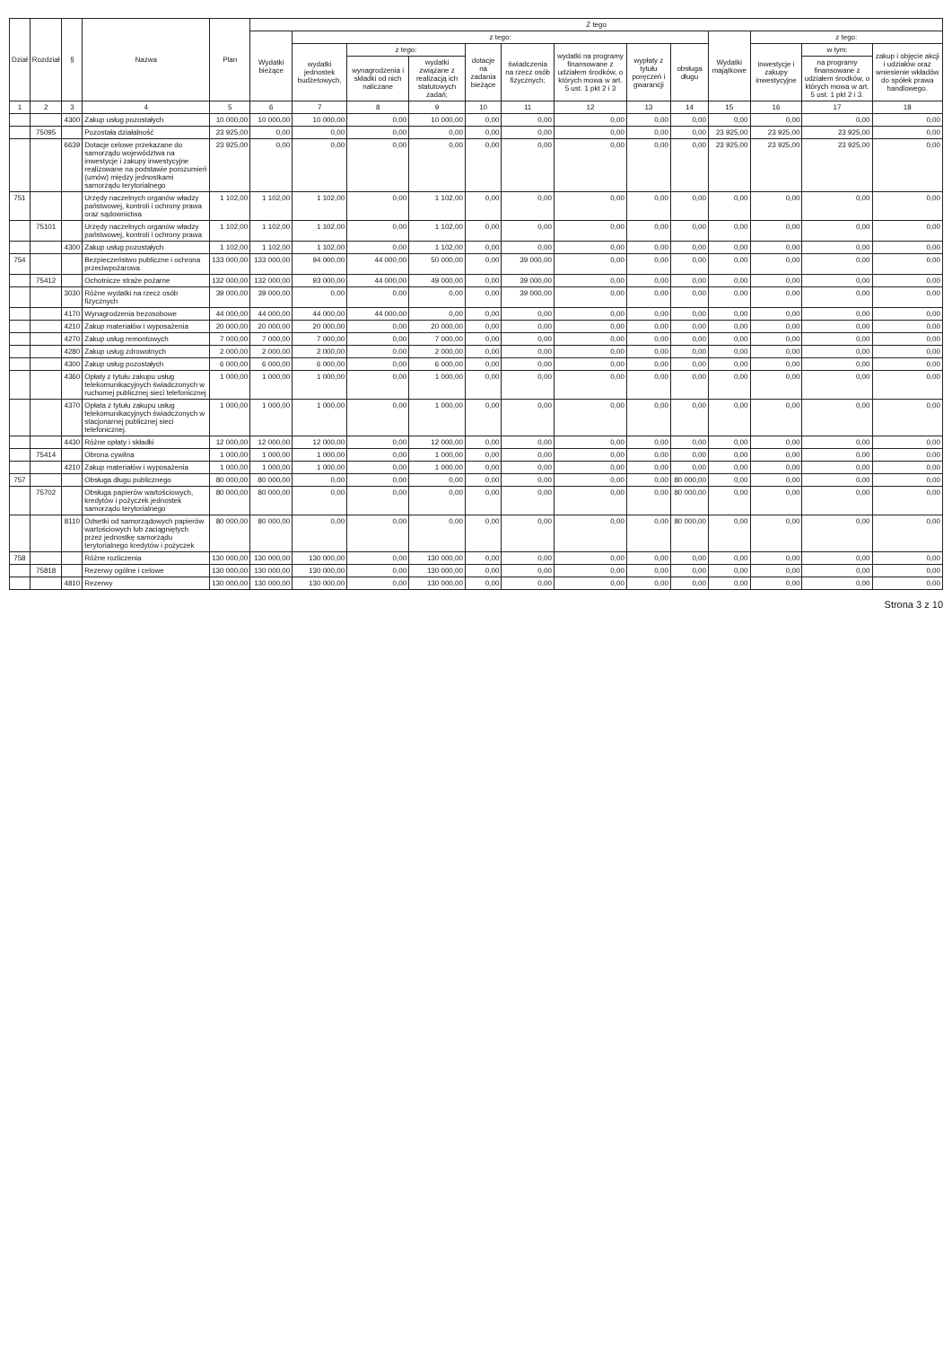| Dział | Rozdział | § | Nazwa | Plan | Z tego | | | | | | | | | | | | |
| --- | --- | --- | --- | --- | --- | --- | --- | --- | --- | --- | --- | --- | --- | --- | --- | --- | --- |
| | | | | | Wydatki bieżące | z tego: | | | | | | | | Wydatki majątkowe | z tego: | | |
| | | | | | | wydatki jednostek budżetowych, | z tego: | | dotacje na zadania bieżące | świadczenia na rzecz osób fizycznych; | wydatki na programy finansowane z udziałem środków, o których mowa w art. 5 ust. 1 pkt 2 i 3 | wypłaty z tytułu poręczeń i gwarancji | obsługa długu | | inwestycje i zakupy inwestycyjne | w tym: | zakup i objęcie akcji i udziałów oraz wniesienie wkładów do spółek prawa handlowego. |
| | | | | | | | wynagrodzenia i składki od nich naliczane | wydatki związane z realizacją ich statutowych zadań; | | | | | | | | na programy finansowane z udziałem środków, o których mowa w art. 5 ust. 1 pkt 2 i 3. | |
| 1 | 2 | 3 | 4 | 5 | 6 | 7 | 8 | 9 | 10 | 11 | 12 | 13 | 14 | 15 | 16 | 17 | 18 |
| | | 4300 | Zakup usług pozostałych | 10 000,00 | 10 000,00 | 10 000,00 | 0,00 | 10 000,00 | 0,00 | 0,00 | 0,00 | 0,00 | 0,00 | 0,00 | 0,00 | 0,00 | 0,00 |
| | 75095 | | Pozostała działalność | 23 925,00 | 0,00 | 0,00 | 0,00 | 0,00 | 0,00 | 0,00 | 0,00 | 0,00 | 0,00 | 23 925,00 | 23 925,00 | 23 925,00 | 0,00 |
| | | 6639 | Dotacje celowe przekazane do samorządu województwa na inwestycje i zakupy inwestycyjne realizowane na podstawie porozumień (umów) między jednostkami samorządu terytorialnego | 23 925,00 | 0,00 | 0,00 | 0,00 | 0,00 | 0,00 | 0,00 | 0,00 | 0,00 | 0,00 | 23 925,00 | 23 925,00 | 23 925,00 | 0,00 |
| 751 | | | Urzędy naczelnych organów władzy państwowej, kontroli i ochrony prawa oraz sądownictwa | 1 102,00 | 1 102,00 | 1 102,00 | 0,00 | 1 102,00 | 0,00 | 0,00 | 0,00 | 0,00 | 0,00 | 0,00 | 0,00 | 0,00 | 0,00 |
| | 75101 | | Urzędy naczelnych organów władzy państwowej, kontroli i ochrony prawa | 1 102,00 | 1 102,00 | 1 102,00 | 0,00 | 1 102,00 | 0,00 | 0,00 | 0,00 | 0,00 | 0,00 | 0,00 | 0,00 | 0,00 | 0,00 |
| | | 4300 | Zakup usług pozostałych | 1 102,00 | 1 102,00 | 1 102,00 | 0,00 | 1 102,00 | 0,00 | 0,00 | 0,00 | 0,00 | 0,00 | 0,00 | 0,00 | 0,00 | 0,00 |
| 754 | | | Bezpieczeństwo publiczne i ochrona przeciwpożarowa | 133 000,00 | 133 000,00 | 94 000,00 | 44 000,00 | 50 000,00 | 0,00 | 39 000,00 | 0,00 | 0,00 | 0,00 | 0,00 | 0,00 | 0,00 | 0,00 |
| | 75412 | | Ochotnicze straże pożarne | 132 000,00 | 132 000,00 | 93 000,00 | 44 000,00 | 49 000,00 | 0,00 | 39 000,00 | 0,00 | 0,00 | 0,00 | 0,00 | 0,00 | 0,00 | 0,00 |
| | | 3030 | Różne wydatki na rzecz osób fizycznych | 39 000,00 | 39 000,00 | 0,00 | 0,00 | 0,00 | 0,00 | 39 000,00 | 0,00 | 0,00 | 0,00 | 0,00 | 0,00 | 0,00 | 0,00 |
| | | 4170 | Wynagrodzenia bezosobowe | 44 000,00 | 44 000,00 | 44 000,00 | 44 000,00 | 0,00 | 0,00 | 0,00 | 0,00 | 0,00 | 0,00 | 0,00 | 0,00 | 0,00 | 0,00 |
| | | 4210 | Zakup materiałów i wyposażenia | 20 000,00 | 20 000,00 | 20 000,00 | 0,00 | 20 000,00 | 0,00 | 0,00 | 0,00 | 0,00 | 0,00 | 0,00 | 0,00 | 0,00 | 0,00 |
| | | 4270 | Zakup usług remontowych | 7 000,00 | 7 000,00 | 7 000,00 | 0,00 | 7 000,00 | 0,00 | 0,00 | 0,00 | 0,00 | 0,00 | 0,00 | 0,00 | 0,00 | 0,00 |
| | | 4280 | Zakup usług zdrowotnych | 2 000,00 | 2 000,00 | 2 000,00 | 0,00 | 2 000,00 | 0,00 | 0,00 | 0,00 | 0,00 | 0,00 | 0,00 | 0,00 | 0,00 | 0,00 |
| | | 4300 | Zakup usług pozostałych | 6 000,00 | 6 000,00 | 6 000,00 | 0,00 | 6 000,00 | 0,00 | 0,00 | 0,00 | 0,00 | 0,00 | 0,00 | 0,00 | 0,00 | 0,00 |
| | | 4360 | Opłaty z tytułu zakupu usług telekomunikacyjnych świadczonych w ruchomej publicznej sieci telefonicznej | 1 000,00 | 1 000,00 | 1 000,00 | 0,00 | 1 000,00 | 0,00 | 0,00 | 0,00 | 0,00 | 0,00 | 0,00 | 0,00 | 0,00 | 0,00 |
| | | 4370 | Opłata z tytułu zakupu usług telekomunikacyjnych świadczonych w stacjonarnej publicznej sieci telefonicznej. | 1 000,00 | 1 000,00 | 1 000,00 | 0,00 | 1 000,00 | 0,00 | 0,00 | 0,00 | 0,00 | 0,00 | 0,00 | 0,00 | 0,00 | 0,00 |
| | | 4430 | Różne opłaty i składki | 12 000,00 | 12 000,00 | 12 000,00 | 0,00 | 12 000,00 | 0,00 | 0,00 | 0,00 | 0,00 | 0,00 | 0,00 | 0,00 | 0,00 | 0,00 |
| | 75414 | | Obrona cywilna | 1 000,00 | 1 000,00 | 1 000,00 | 0,00 | 1 000,00 | 0,00 | 0,00 | 0,00 | 0,00 | 0,00 | 0,00 | 0,00 | 0,00 | 0,00 |
| | | 4210 | Zakup materiałów i wyposażenia | 1 000,00 | 1 000,00 | 1 000,00 | 0,00 | 1 000,00 | 0,00 | 0,00 | 0,00 | 0,00 | 0,00 | 0,00 | 0,00 | 0,00 | 0,00 |
| 757 | | | Obsługa długu publicznego | 80 000,00 | 80 000,00 | 0,00 | 0,00 | 0,00 | 0,00 | 0,00 | 0,00 | 0,00 | 80 000,00 | 0,00 | 0,00 | 0,00 | 0,00 |
| | 75702 | | Obsługa papierów wartościowych, kredytów i pożyczek jednostek samorządu terytorialnego | 80 000,00 | 80 000,00 | 0,00 | 0,00 | 0,00 | 0,00 | 0,00 | 0,00 | 0,00 | 80 000,00 | 0,00 | 0,00 | 0,00 | 0,00 |
| | | 8110 | Odsetki od samorządowych papierów wartościowych lub zaciągniętych przez jednostkę samorządu terytorialnego kredytów i pożyczek | 80 000,00 | 80 000,00 | 0,00 | 0,00 | 0,00 | 0,00 | 0,00 | 0,00 | 0,00 | 80 000,00 | 0,00 | 0,00 | 0,00 | 0,00 |
| 758 | | | Różne rozliczenia | 130 000,00 | 130 000,00 | 130 000,00 | 0,00 | 130 000,00 | 0,00 | 0,00 | 0,00 | 0,00 | 0,00 | 0,00 | 0,00 | 0,00 | 0,00 |
| | 75818 | | Rezerwy ogólne i celowe | 130 000,00 | 130 000,00 | 130 000,00 | 0,00 | 130 000,00 | 0,00 | 0,00 | 0,00 | 0,00 | 0,00 | 0,00 | 0,00 | 0,00 | 0,00 |
| | | 4810 | Rezerwy | 130 000,00 | 130 000,00 | 130 000,00 | 0,00 | 130 000,00 | 0,00 | 0,00 | 0,00 | 0,00 | 0,00 | 0,00 | 0,00 | 0,00 | 0,00 |
Strona 3 z 10